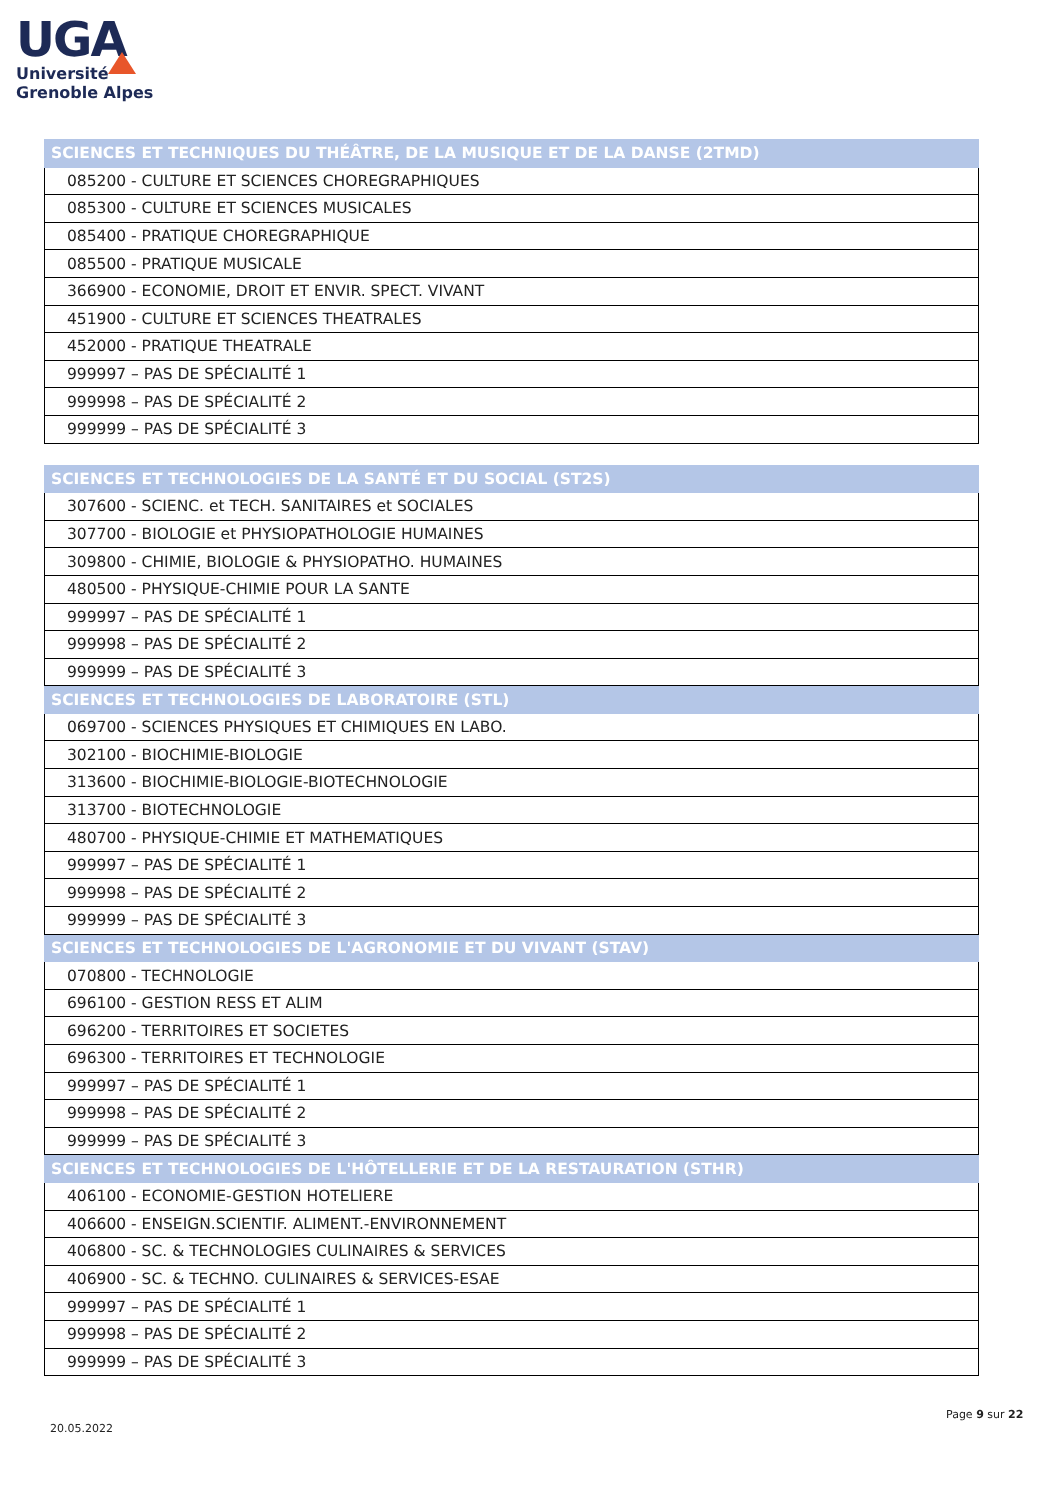UGA
Université
Grenoble Alpes
| SCIENCES ET TECHNIQUES DU THÉÂTRE, DE LA MUSIQUE ET DE LA DANSE (2TMD) |
| --- |
| 085200 - CULTURE ET SCIENCES CHOREGRAPHIQUES |
| 085300 - CULTURE ET SCIENCES MUSICALES |
| 085400 - PRATIQUE CHOREGRAPHIQUE |
| 085500 - PRATIQUE MUSICALE |
| 366900 - ECONOMIE, DROIT ET ENVIR. SPECT. VIVANT |
| 451900 - CULTURE ET SCIENCES THEATRALES |
| 452000 - PRATIQUE THEATRALE |
| 999997 – PAS DE SPÉCIALITÉ 1 |
| 999998 – PAS DE SPÉCIALITÉ 2 |
| 999999 – PAS DE SPÉCIALITÉ 3 |
| SCIENCES ET TECHNOLOGIES DE LA SANTÉ ET DU SOCIAL (ST2S) |
| --- |
| 307600 - SCIENC. et TECH. SANITAIRES et SOCIALES |
| 307700 - BIOLOGIE et PHYSIOPATHOLOGIE HUMAINES |
| 309800 - CHIMIE, BIOLOGIE & PHYSIOPATHO. HUMAINES |
| 480500 - PHYSIQUE-CHIMIE POUR LA SANTE |
| 999997 – PAS DE SPÉCIALITÉ 1 |
| 999998 – PAS DE SPÉCIALITÉ 2 |
| 999999 – PAS DE SPÉCIALITÉ 3 |
| SCIENCES ET TECHNOLOGIES DE LABORATOIRE (STL) |
| 069700 - SCIENCES PHYSIQUES ET CHIMIQUES EN LABO. |
| 302100 - BIOCHIMIE-BIOLOGIE |
| 313600 - BIOCHIMIE-BIOLOGIE-BIOTECHNOLOGIE |
| 313700 - BIOTECHNOLOGIE |
| 480700 - PHYSIQUE-CHIMIE ET MATHEMATIQUES |
| 999997 – PAS DE SPÉCIALITÉ 1 |
| 999998 – PAS DE SPÉCIALITÉ 2 |
| 999999 – PAS DE SPÉCIALITÉ 3 |
| SCIENCES ET TECHNOLOGIES DE L'AGRONOMIE ET DU VIVANT (STAV) |
| 070800 - TECHNOLOGIE |
| 696100 - GESTION RESS ET ALIM |
| 696200 - TERRITOIRES ET SOCIETES |
| 696300 - TERRITOIRES ET TECHNOLOGIE |
| 999997 – PAS DE SPÉCIALITÉ 1 |
| 999998 – PAS DE SPÉCIALITÉ 2 |
| 999999 – PAS DE SPÉCIALITÉ 3 |
| SCIENCES ET TECHNOLOGIES DE L'HÔTELLERIE ET DE LA RESTAURATION (STHR) |
| 406100 - ECONOMIE-GESTION HOTELIERE |
| 406600 - ENSEIGN.SCIENTIF. ALIMENT.-ENVIRONNEMENT |
| 406800 - SC. & TECHNOLOGIES CULINAIRES & SERVICES |
| 406900 - SC. & TECHNO. CULINAIRES & SERVICES-ESAE |
| 999997 – PAS DE SPÉCIALITÉ 1 |
| 999998 – PAS DE SPÉCIALITÉ 2 |
| 999999 – PAS DE SPÉCIALITÉ 3 |
Page 9 sur 22
20.05.2022